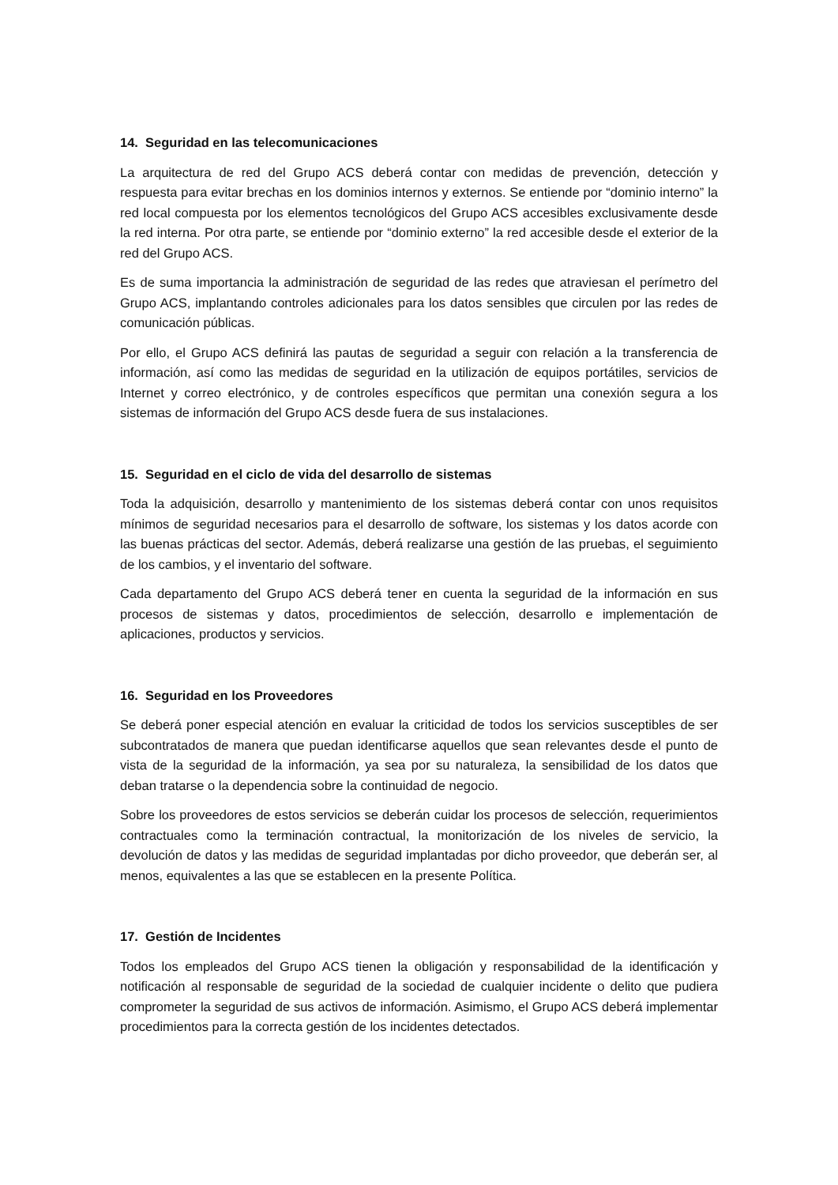14. Seguridad en las telecomunicaciones
La arquitectura de red del Grupo ACS deberá contar con medidas de prevención, detección y respuesta para evitar brechas en los dominios internos y externos. Se entiende por “dominio interno” la red local compuesta por los elementos tecnológicos del Grupo ACS accesibles exclusivamente desde la red interna. Por otra parte, se entiende por “dominio externo” la red accesible desde el exterior de la red del Grupo ACS.
Es de suma importancia la administración de seguridad de las redes que atraviesan el perímetro del Grupo ACS, implantando controles adicionales para los datos sensibles que circulen por las redes de comunicación públicas.
Por ello, el Grupo ACS definirá las pautas de seguridad a seguir con relación a la transferencia de información, así como las medidas de seguridad en la utilización de equipos portátiles, servicios de Internet y correo electrónico, y de controles específicos que permitan una conexión segura a los sistemas de información del Grupo ACS desde fuera de sus instalaciones.
15. Seguridad en el ciclo de vida del desarrollo de sistemas
Toda la adquisición, desarrollo y mantenimiento de los sistemas deberá contar con unos requisitos mínimos de seguridad necesarios para el desarrollo de software, los sistemas y los datos acorde con las buenas prácticas del sector. Además, deberá realizarse una gestión de las pruebas, el seguimiento de los cambios, y el inventario del software.
Cada departamento del Grupo ACS deberá tener en cuenta la seguridad de la información en sus procesos de sistemas y datos, procedimientos de selección, desarrollo e implementación de aplicaciones, productos y servicios.
16. Seguridad en los Proveedores
Se deberá poner especial atención en evaluar la criticidad de todos los servicios susceptibles de ser subcontratados de manera que puedan identificarse aquellos que sean relevantes desde el punto de vista de la seguridad de la información, ya sea por su naturaleza, la sensibilidad de los datos que deban tratarse o la dependencia sobre la continuidad de negocio.
Sobre los proveedores de estos servicios se deberán cuidar los procesos de selección, requerimientos contractuales como la terminación contractual, la monitorización de los niveles de servicio, la devolución de datos y las medidas de seguridad implantadas por dicho proveedor, que deberán ser, al menos, equivalentes a las que se establecen en la presente Política.
17. Gestión de Incidentes
Todos los empleados del Grupo ACS tienen la obligación y responsabilidad de la identificación y notificación al responsable de seguridad de la sociedad de cualquier incidente o delito que pudiera comprometer la seguridad de sus activos de información. Asimismo, el Grupo ACS deberá implementar procedimientos para la correcta gestión de los incidentes detectados.